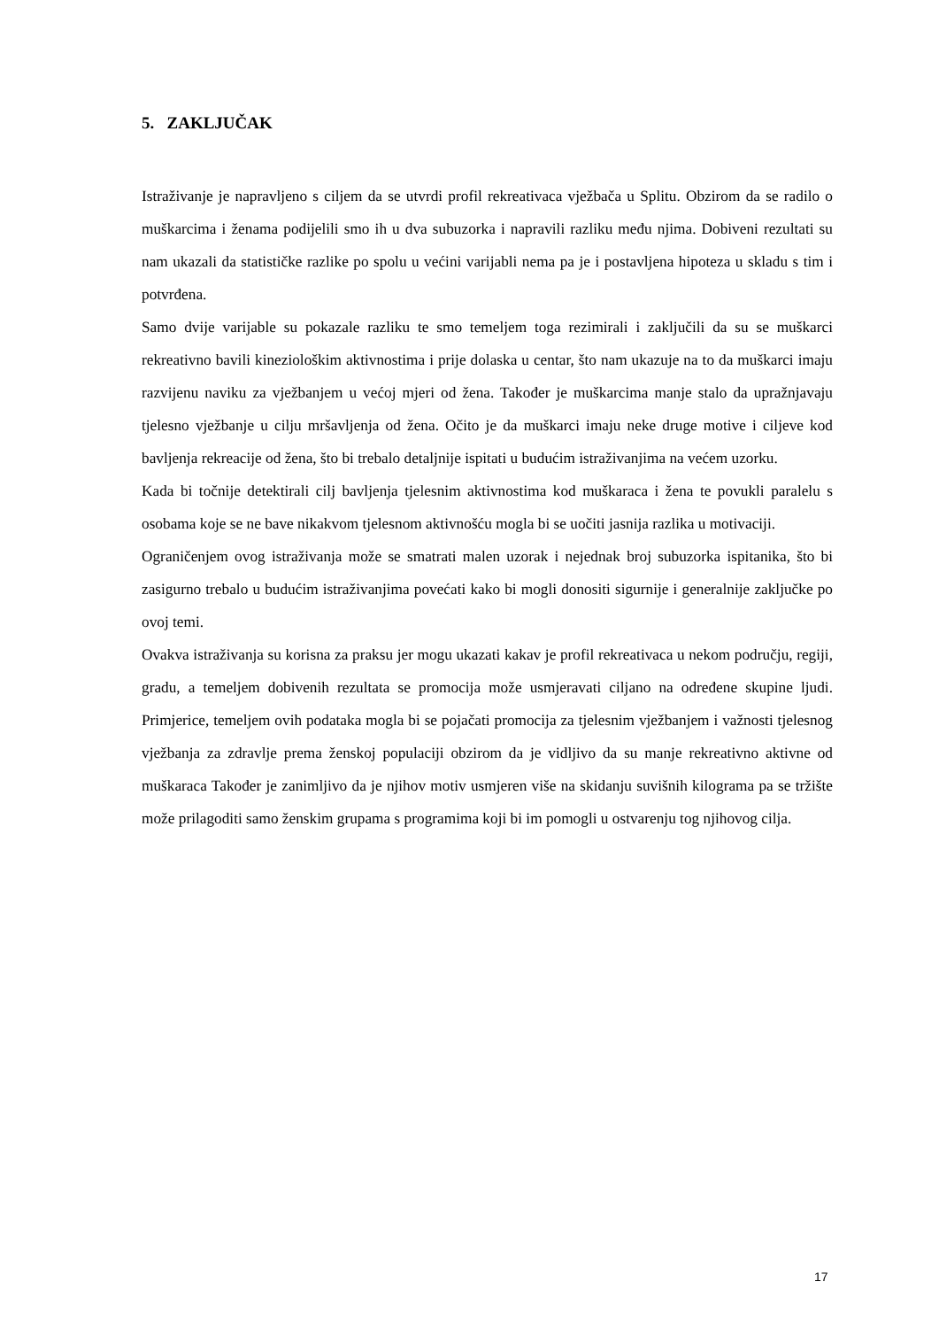5. ZAKLJUČAK
Istraživanje je napravljeno s ciljem da se utvrdi profil rekreativaca vježbača u Splitu. Obzirom da se radilo o muškarcima i ženama podijelili smo ih u dva subuzorka i napravili razliku među njima. Dobiveni rezultati su nam ukazali da statističke razlike po spolu u većini varijabli nema pa je i postavljena hipoteza u skladu s tim i potvrđena.
Samo dvije varijable su pokazale razliku te smo temeljem toga rezimirali i zaključili da su se muškarci rekreativno bavili kineziološkim aktivnostima i prije dolaska u centar, što nam ukazuje na to da muškarci imaju razvijenu naviku za vježbanjem u većoj mjeri od žena. Također je muškarcima manje stalo da upražnjavaju tjelesno vježbanje u cilju mršavljenja od žena. Očito je da muškarci imaju neke druge motive i ciljeve kod bavljenja rekreacije od žena, što bi trebalo detaljnije ispitati u budućim istraživanjima na većem uzorku.
Kada bi točnije detektirali cilj bavljenja tjelesnim aktivnostima kod muškaraca i žena te povukli paralelu s osobama koje se ne bave nikakvom tjelesnom aktivnošću mogla bi se uočiti jasnija razlika u motivaciji.
Ograničenjem ovog istraživanja može se smatrati malen uzorak i nejednak broj subuzorka ispitanika, što bi zasigurno trebalo u budućim istraživanjima povećati kako bi mogli donositi sigurnije i generalnije zaključke po ovoj temi.
Ovakva istraživanja su korisna za praksu jer mogu ukazati kakav je profil rekreativaca u nekom području, regiji, gradu, a temeljem dobivenih rezultata se promocija može usmjeravati ciljano na određene skupine ljudi. Primjerice, temeljem ovih podataka mogla bi se pojačati promocija za tjelesnim vježbanjem i važnosti tjelesnog vježbanja za zdravlje prema ženskoj populaciji obzirom da je vidljivo da su manje rekreativno aktivne od muškaraca Također je zanimljivo da je njihov motiv usmjeren više na skidanju suvišnih kilograma pa se tržište može prilagoditi samo ženskim grupama s programima koji bi im pomogli u ostvarenju tog njihovog cilja.
17